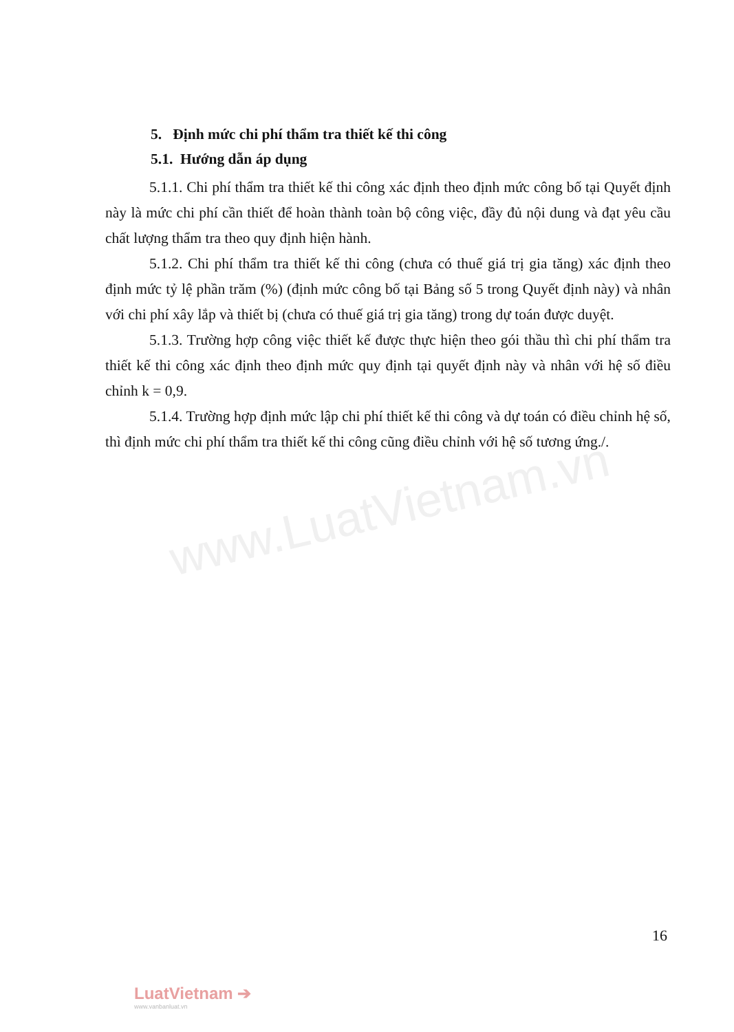www.LuatVietnam.vn
5. Định mức chi phí thẩm tra thiết kế thi công
5.1. Hướng dẫn áp dụng
5.1.1. Chi phí thẩm tra thiết kế thi công xác định theo định mức công bố tại Quyết định này là mức chi phí cần thiết để hoàn thành toàn bộ công việc, đầy đủ nội dung và đạt yêu cầu chất lượng thẩm tra theo quy định hiện hành.
5.1.2. Chi phí thẩm tra thiết kế thi công (chưa có thuế giá trị gia tăng) xác định theo định mức tỷ lệ phần trăm (%) (định mức công bố tại Bảng số 5 trong Quyết định này) và nhân với chi phí xây lắp và thiết bị (chưa có thuế giá trị gia tăng) trong dự toán được duyệt.
5.1.3. Trường hợp công việc thiết kế được thực hiện theo gói thầu thì chi phí thẩm tra thiết kế thi công xác định theo định mức quy định tại quyết định này và nhân với hệ số điều chỉnh k = 0,9.
5.1.4. Trường hợp định mức lập chi phí thiết kế thi công và dự toán có điều chỉnh hệ số, thì định mức chi phí thẩm tra thiết kế thi công cũng điều chỉnh với hệ số tương ứng./.
16
LuatVietnam ➔
www.vanbanluat.vn